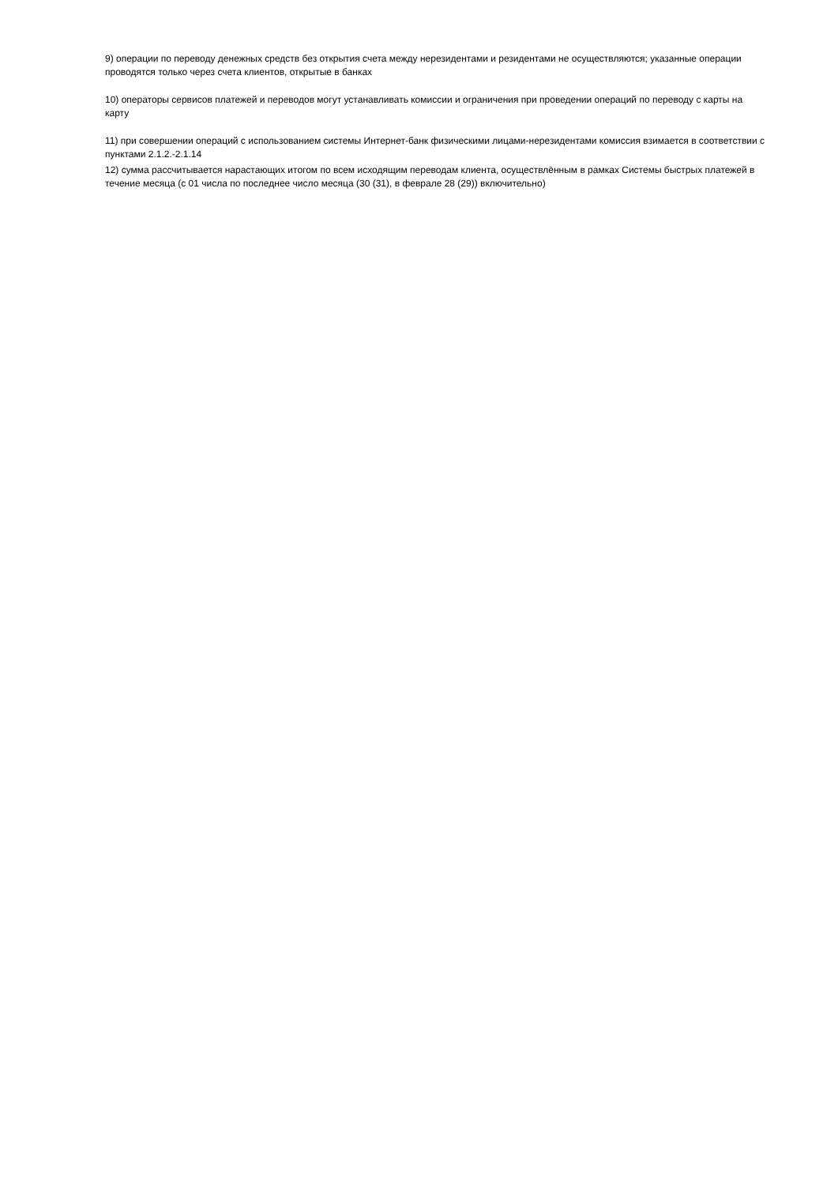9) операции по переводу денежных средств без открытия счета между нерезидентами и резидентами не осуществляются; указанные операции проводятся только через счета клиентов, открытые в банках
10) операторы сервисов платежей и переводов могут устанавливать комиссии и ограничения при проведении операций по переводу с карты на карту
11) при совершении операций с использованием системы Интернет-банк физическими лицами-нерезидентами комиссия взимается в соответствии с пунктами 2.1.2.-2.1.14
12) сумма рассчитывается нарастающих итогом по всем исходящим переводам клиента, осуществлённым в рамках Системы быстрых платежей в течение месяца (с 01 числа по последнее число месяца (30 (31), в феврале 28 (29)) включительно)